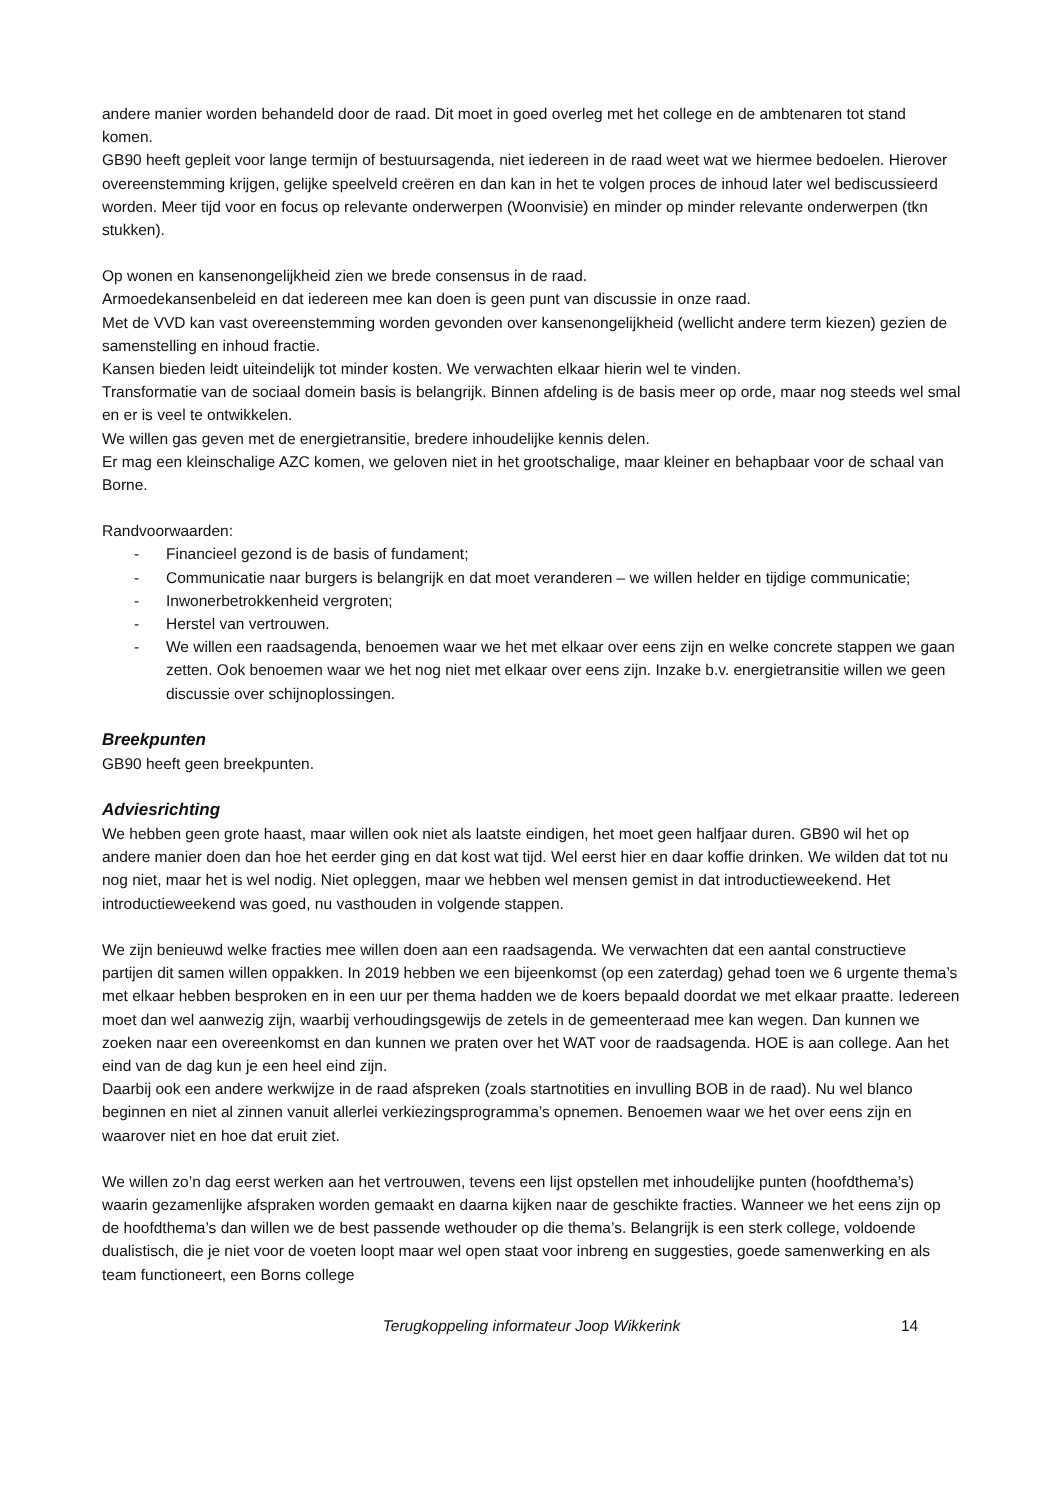andere manier worden behandeld door de raad. Dit moet in goed overleg met het college en de ambtenaren tot stand komen.
GB90 heeft gepleit voor lange termijn of bestuursagenda, niet iedereen in de raad weet wat we hiermee bedoelen. Hierover overeenstemming krijgen, gelijke speelveld creëren en dan kan in het te volgen proces de inhoud later wel bediscussieerd worden. Meer tijd voor en focus op relevante onderwerpen (Woonvisie) en minder op minder relevante onderwerpen (tkn stukken).
Op wonen en kansenongelijkheid zien we brede consensus in de raad.
Armoedekansenbeleid en dat iedereen mee kan doen is geen punt van discussie in onze raad.
Met de VVD kan vast overeenstemming worden gevonden over kansenongelijkheid (wellicht andere term kiezen) gezien de samenstelling en inhoud fractie.
Kansen bieden leidt uiteindelijk tot minder kosten. We verwachten elkaar hierin wel te vinden.
Transformatie van de sociaal domein basis is belangrijk. Binnen afdeling is de basis meer op orde, maar nog steeds wel smal en er is veel te ontwikkelen.
We willen gas geven met de energietransitie, bredere inhoudelijke kennis delen.
Er mag een kleinschalige AZC komen, we geloven niet in het grootschalige, maar kleiner en behapbaar voor de schaal van Borne.
Randvoorwaarden:
- Financieel gezond is de basis of fundament;
- Communicatie naar burgers is belangrijk en dat moet veranderen – we willen helder en tijdige communicatie;
- Inwonerbetrokkenheid vergroten;
- Herstel van vertrouwen.
- We willen een raadsagenda, benoemen waar we het met elkaar over eens zijn en welke concrete stappen we gaan zetten. Ook benoemen waar we het nog niet met elkaar over eens zijn. Inzake b.v. energietransitie willen we geen discussie over schijnoplossingen.
Breekpunten
GB90 heeft geen breekpunten.
Adviesrichting
We hebben geen grote haast, maar willen ook niet als laatste eindigen, het moet geen halfjaar duren. GB90 wil het op andere manier doen dan hoe het eerder ging en dat kost wat tijd. Wel eerst hier en daar koffie drinken. We wilden dat tot nu nog niet, maar het is wel nodig. Niet opleggen, maar we hebben wel mensen gemist in dat introductieweekend. Het introductieweekend was goed, nu vasthouden in volgende stappen.
We zijn benieuwd welke fracties mee willen doen aan een raadsagenda. We verwachten dat een aantal constructieve partijen dit samen willen oppakken. In 2019 hebben we een bijeenkomst (op een zaterdag) gehad toen we 6 urgente thema’s met elkaar hebben besproken en in een uur per thema hadden we de koers bepaald doordat we met elkaar praatte. Iedereen moet dan wel aanwezig zijn, waarbij verhoudingsgewijs de zetels in de gemeenteraad mee kan wegen. Dan kunnen we zoeken naar een overeenkomst en dan kunnen we praten over het WAT voor de raadsagenda. HOE is aan college. Aan het eind van de dag kun je een heel eind zijn.
Daarbij ook een andere werkwijze in de raad afspreken (zoals startnotities en invulling BOB in de raad). Nu wel blanco beginnen en niet al zinnen vanuit allerlei verkiezingsprogramma’s opnemen. Benoemen waar we het over eens zijn en waarover niet en hoe dat eruit ziet.
We willen zo’n dag eerst werken aan het vertrouwen, tevens een lijst opstellen met inhoudelijke punten (hoofdthema’s) waarin gezamenlijke afspraken worden gemaakt en daarna kijken naar de geschikte fracties. Wanneer we het eens zijn op de hoofdthema’s dan willen we de best passende wethouder op die thema’s. Belangrijk is een sterk college, voldoende dualistisch, die je niet voor de voeten loopt maar wel open staat voor inbreng en suggesties, goede samenwerking en als team functioneert, een Borns college
Terugkoppeling informateur Joop Wikkerink
14